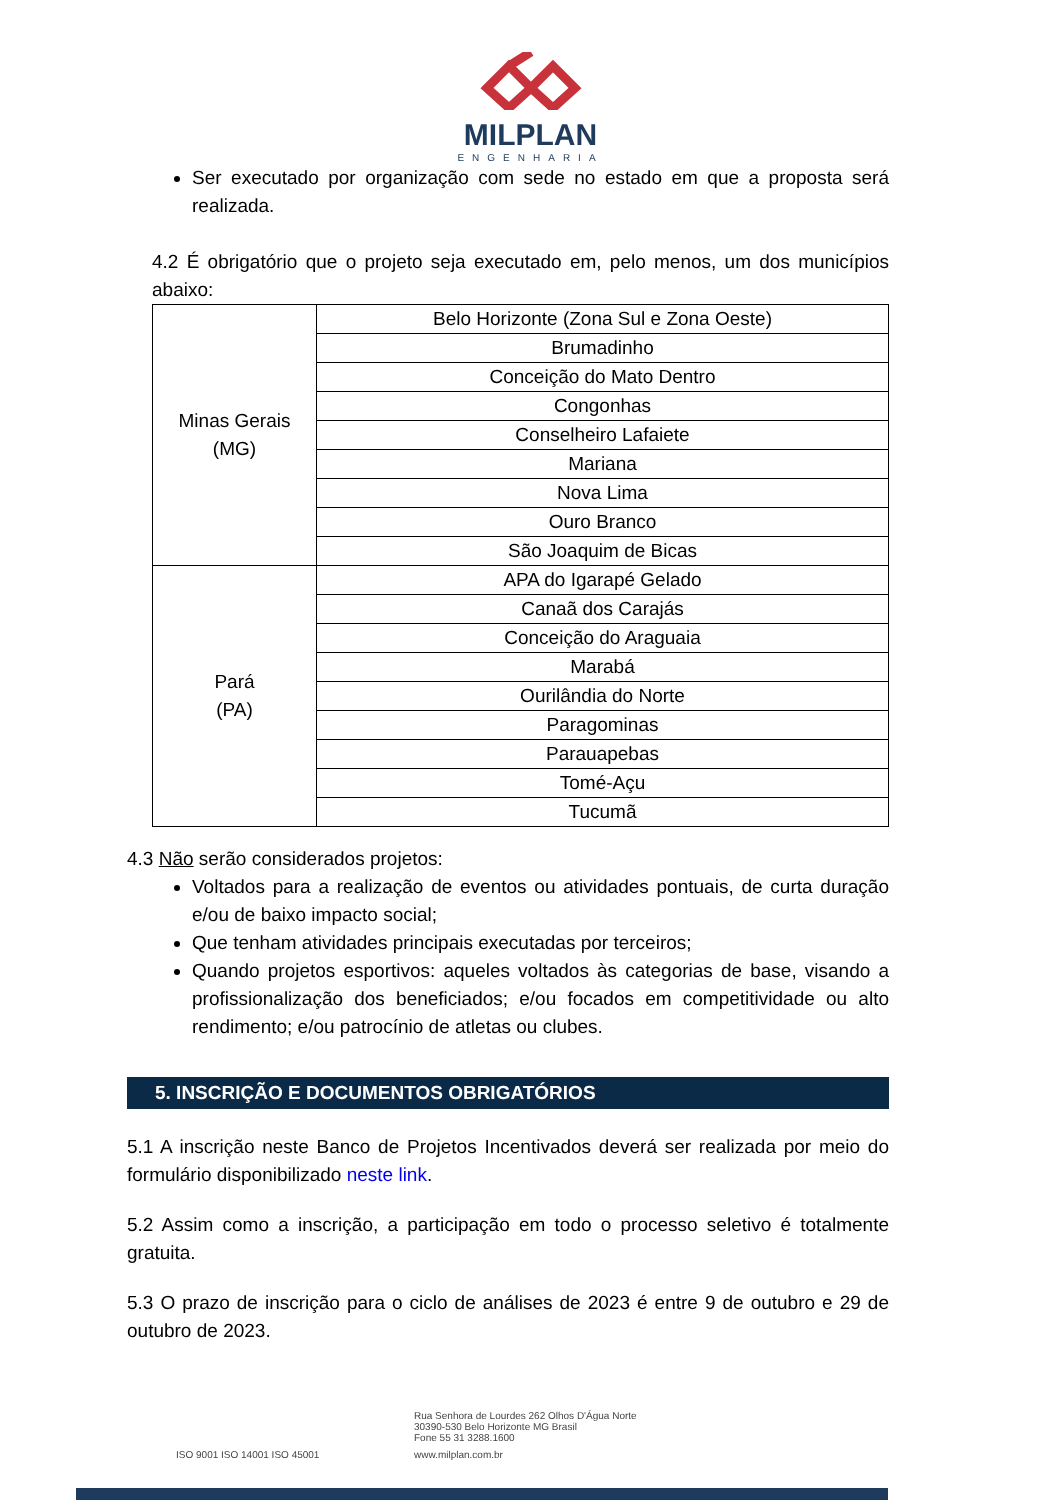MILPLAN
ENGENHARIA
Ser executado por organização com sede no estado em que a proposta será realizada.
4.2 É obrigatório que o projeto seja executado em, pelo menos, um dos municípios abaixo:
| Minas Gerais (MG) | Belo Horizonte (Zona Sul e Zona Oeste) |
| | Brumadinho |
| | Conceição do Mato Dentro |
| | Congonhas |
| | Conselheiro Lafaiete |
| | Mariana |
| | Nova Lima |
| | Ouro Branco |
| | São Joaquim de Bicas |
| Pará (PA) | APA do Igarapé Gelado |
| | Canaã dos Carajás |
| | Conceição do Araguaia |
| | Marabá |
| | Ourilândia do Norte |
| | Paragominas |
| | Parauapebas |
| | Tomé-Açu |
| | Tucumã |
4.3 Não serão considerados projetos:
Voltados para a realização de eventos ou atividades pontuais, de curta duração e/ou de baixo impacto social;
Que tenham atividades principais executadas por terceiros;
Quando projetos esportivos: aqueles voltados às categorias de base, visando a profissionalização dos beneficiados; e/ou focados em competitividade ou alto rendimento; e/ou patrocínio de atletas ou clubes.
5. INSCRIÇÃO E DOCUMENTOS OBRIGATÓRIOS
5.1 A inscrição neste Banco de Projetos Incentivados deverá ser realizada por meio do formulário disponibilizado neste link.
5.2 Assim como a inscrição, a participação em todo o processo seletivo é totalmente gratuita.
5.3 O prazo de inscrição para o ciclo de análises de 2023 é entre 9 de outubro e 29 de outubro de 2023.
Rua Senhora de Lourdes 262 Olhos D'Água Norte
30390-530 Belo Horizonte MG Brasil
Fone 55 31 3288.1600
ISO 9001 ISO 14001 ISO 45001 www.milplan.com.br